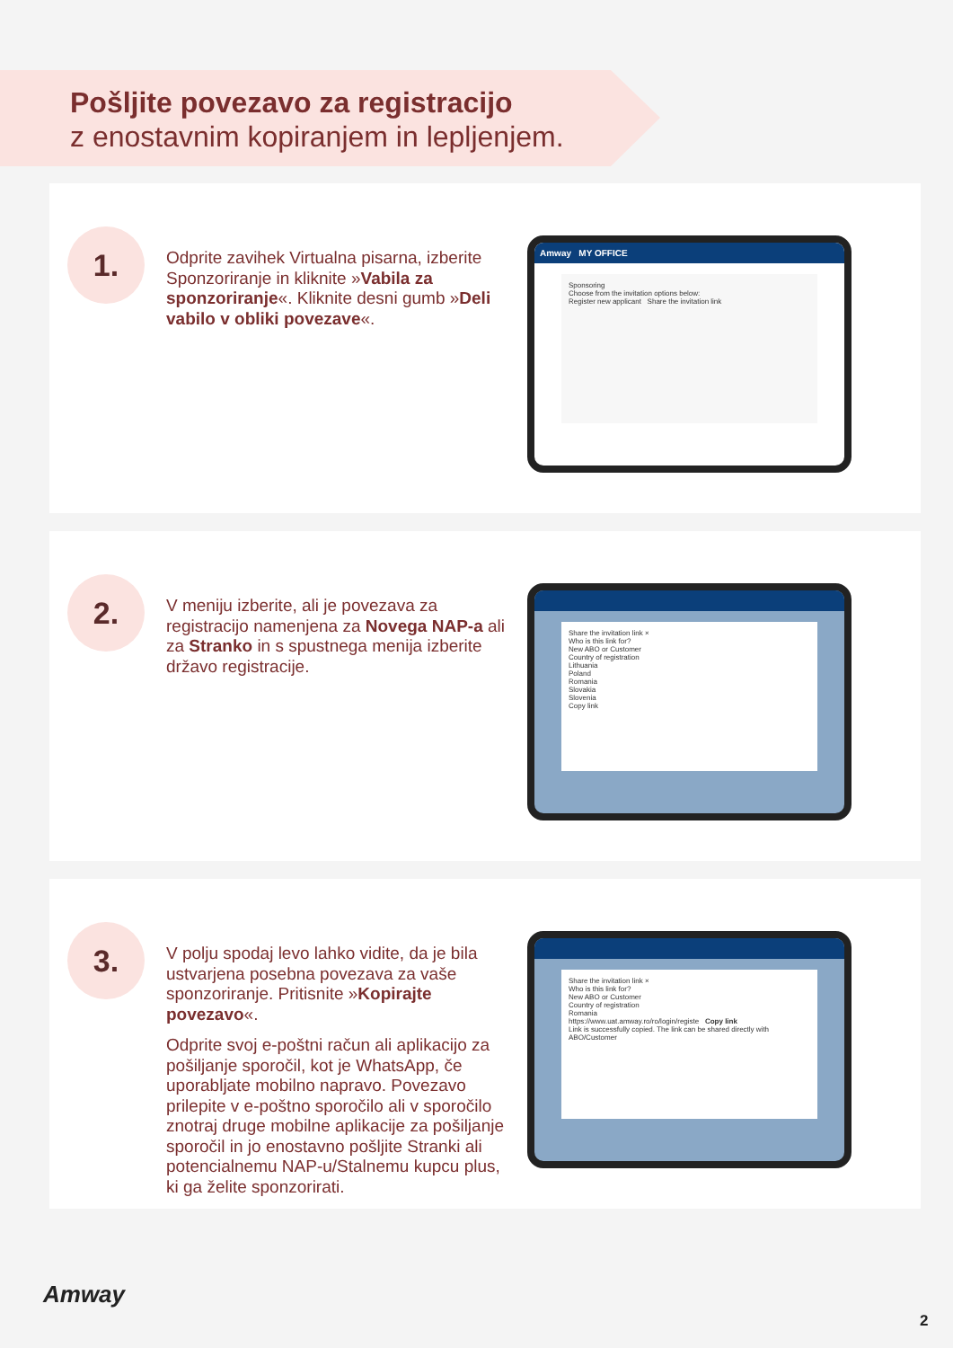Pošljite povezavo za registracijo
z enostavnim kopiranjem in lepljenjem.
1.
Odprite zavihek Virtualna pisarna, izberite Sponzoriranje in kliknite »Vabila za sponzoriranje«. Kliknite desni gumb »Deli vabilo v obliki povezave«.
Amway MY OFFICE
Sponsoring
Choose from the invitation options below:
Register new applicant Share the invitation link
2.
V meniju izberite, ali je povezava za registracijo namenjena za Novega NAP-a ali za Stranko in s spustnega menija izberite državo registracije.
Share the invitation link ×
Who is this link for?
New ABO or Customer
Country of registration
Lithuania
Poland
Romania
Slovakia
Slovenia
Copy link
3.
V polju spodaj levo lahko vidite, da je bila ustvarjena posebna povezava za vaše sponzoriranje. Pritisnite »Kopirajte povezavo«.
Odprite svoj e-poštni račun ali aplikacijo za pošiljanje sporočil, kot je WhatsApp, če uporabljate mobilno napravo. Povezavo prilepite v e-poštno sporočilo ali v sporočilo znotraj druge mobilne aplikacije za pošiljanje sporočil in jo enostavno pošljite Stranki ali potencialnemu NAP-u/Stalnemu kupcu plus, ki ga želite sponzorirati.
Share the invitation link ×
Who is this link for?
New ABO or Customer
Country of registration
Romania
https://www.uat.amway.ro/ro/login/registe Copy link
Link is successfully copied. The link can be shared directly with ABO/Customer
Amway
2